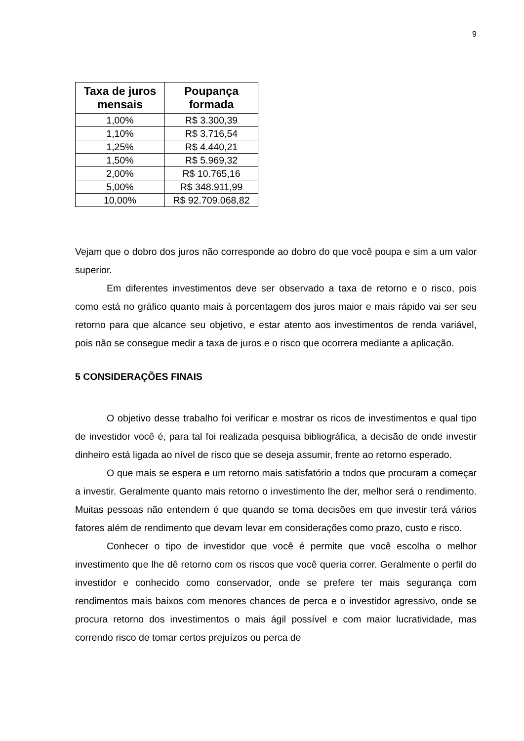9
| Taxa de juros mensais | Poupança formada |
| --- | --- |
| 1,00% | R$ 3.300,39 |
| 1,10% | R$ 3.716,54 |
| 1,25% | R$ 4.440,21 |
| 1,50% | R$ 5.969,32 |
| 2,00% | R$ 10.765,16 |
| 5,00% | R$ 348.911,99 |
| 10,00% | R$ 92.709.068,82 |
Vejam que o dobro dos juros não corresponde ao dobro do que você poupa e sim a um valor superior.
Em diferentes investimentos deve ser observado a taxa de retorno e o risco, pois como está no gráfico quanto mais à porcentagem dos juros maior e mais rápido vai ser seu retorno para que alcance seu objetivo, e estar atento aos investimentos de renda variável, pois não se consegue medir a taxa de juros e o risco que ocorrera mediante a aplicação.
5 CONSIDERAÇÕES FINAIS
O objetivo desse trabalho foi verificar e mostrar os ricos de investimentos e qual tipo de investidor você é, para tal foi realizada pesquisa bibliográfica, a decisão de onde investir dinheiro está ligada ao nível de risco que se deseja assumir, frente ao retorno esperado.
O que mais se espera e um retorno mais satisfatório a todos que procuram a começar a investir. Geralmente quanto mais retorno o investimento lhe der, melhor será o rendimento. Muitas pessoas não entendem é que quando se toma decisões em que investir terá vários fatores além de rendimento que devam levar em considerações como prazo, custo e risco.
Conhecer o tipo de investidor que você é permite que você escolha o melhor investimento que lhe dê retorno com os riscos que você queria correr. Geralmente o perfil do investidor e conhecido como conservador, onde se prefere ter mais segurança com rendimentos mais baixos com menores chances de perca e o investidor agressivo, onde se procura retorno dos investimentos o mais ágil possível e com maior lucratividade, mas correndo risco de tomar certos prejuízos ou perca de